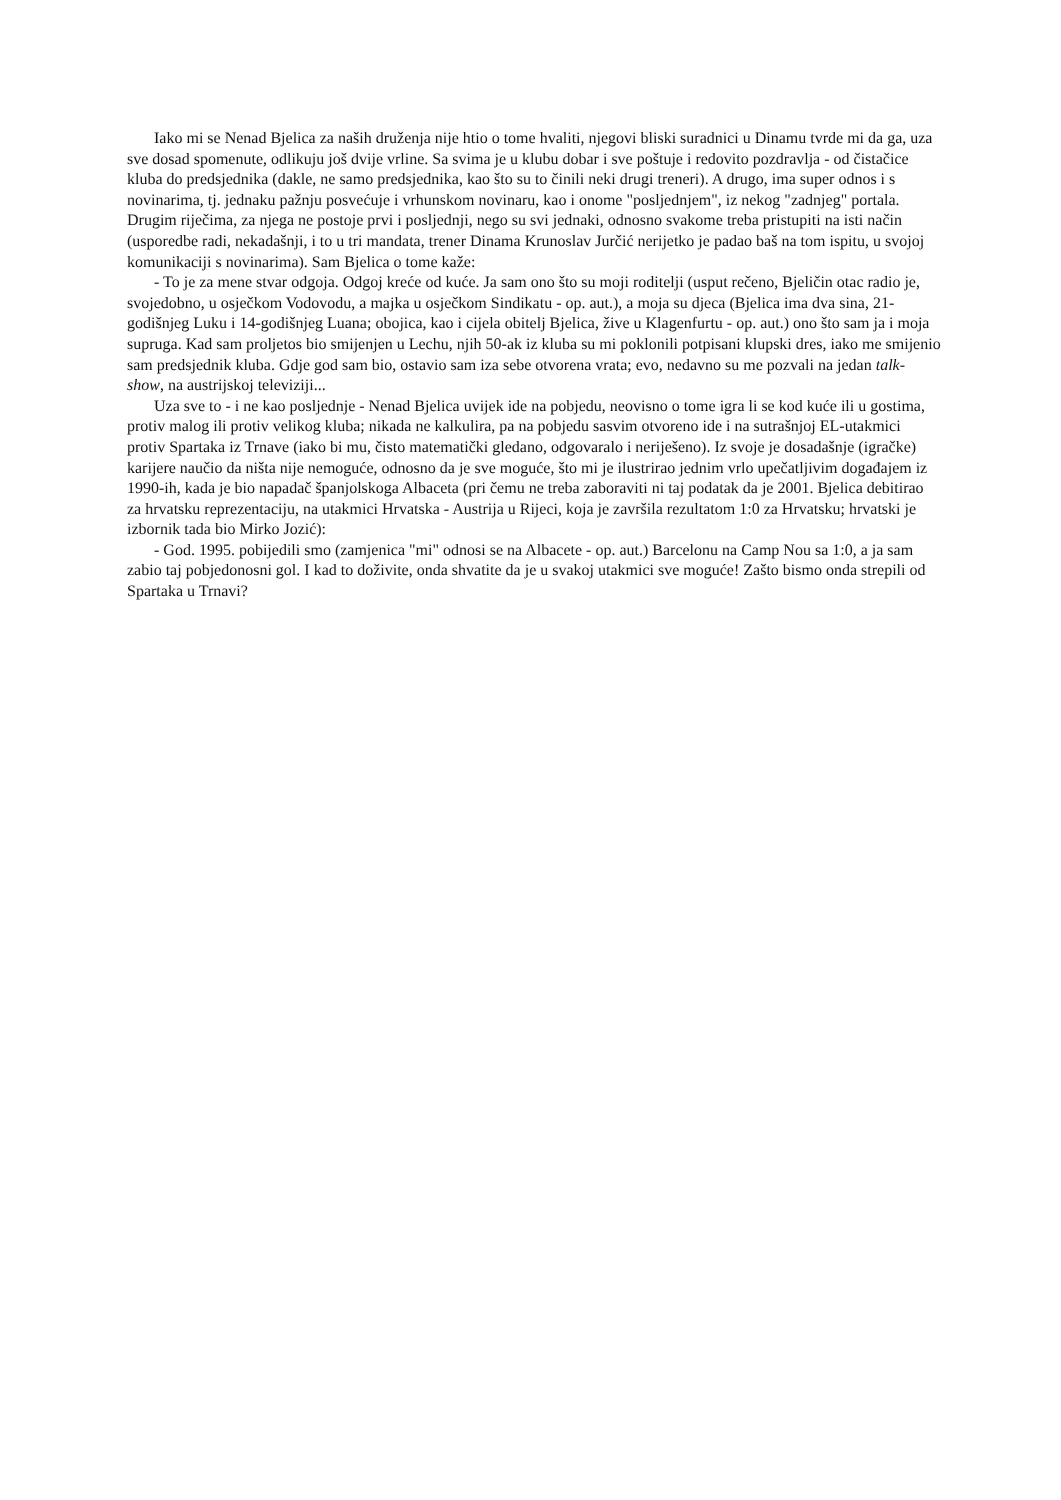Iako mi se Nenad Bjelica za naših druženja nije htio o tome hvaliti, njegovi bliski suradnici u Dinamu tvrde mi da ga, uza sve dosad spomenute, odlikuju još dvije vrline. Sa svima je u klubu dobar i sve poštuje i redovito pozdravlja - od čistačice kluba do predsjednika (dakle, ne samo predsjednika, kao što su to činili neki drugi treneri). A drugo, ima super odnos i s novinarima, tj. jednaku pažnju posvećuje i vrhunskom novinaru, kao i onome "posljednjem", iz nekog "zadnjeg" portala. Drugim riječima, za njega ne postoje prvi i posljednji, nego su svi jednaki, odnosno svakome treba pristupiti na isti način (usporedbe radi, nekadašnji, i to u tri mandata, trener Dinama Krunoslav Jurčić nerijetko je padao baš na tom ispitu, u svojoj komunikaciji s novinarima). Sam Bjelica o tome kaže:
- To je za mene stvar odgoja. Odgoj kreće od kuće. Ja sam ono što su moji roditelji (usput rečeno, Bjeličin otac radio je, svojedobno, u osječkom Vodovodu, a majka u osječkom Sindikatu - op. aut.), a moja su djeca (Bjelica ima dva sina, 21-godišnjeg Luku i 14-godišnjeg Luana; obojica, kao i cijela obitelj Bjelica, žive u Klagenfurtu - op. aut.) ono što sam ja i moja supruga. Kad sam proljetos bio smijenjen u Lechu, njih 50-ak iz kluba su mi poklonili potpisani klupski dres, iako me smijenio sam predsjednik kluba. Gdje god sam bio, ostavio sam iza sebe otvorena vrata; evo, nedavno su me pozvali na jedan talk-show, na austrijskoj televiziji...
Uza sve to - i ne kao posljednje - Nenad Bjelica uvijek ide na pobjedu, neovisno o tome igra li se kod kuće ili u gostima, protiv malog ili protiv velikog kluba; nikada ne kalkulira, pa na pobjedu sasvim otvoreno ide i na sutrašnjoj EL-utakmici protiv Spartaka iz Trnave (iako bi mu, čisto matematički gledano, odgovaralo i neriješeno). Iz svoje je dosadašnje (igračke) karijere naučio da ništa nije nemoguće, odnosno da je sve moguće, što mi je ilustrirao jednim vrlo upečatljivim događajem iz 1990-ih, kada je bio napadač španjolskoga Albaceta (pri čemu ne treba zaboraviti ni taj podatak da je 2001. Bjelica debitirao za hrvatsku reprezentaciju, na utakmici Hrvatska - Austrija u Rijeci, koja je završila rezultatom 1:0 za Hrvatsku; hrvatski je izbornik tada bio Mirko Jozić):
- God. 1995. pobijedili smo (zamjenica "mi" odnosi se na Albacete - op. aut.) Barcelonu na Camp Nou sa 1:0, a ja sam zabio taj pobjedonosni gol. I kad to doživite, onda shvatite da je u svakoj utakmici sve moguće! Zašto bismo onda strepili od Spartaka u Trnavi?